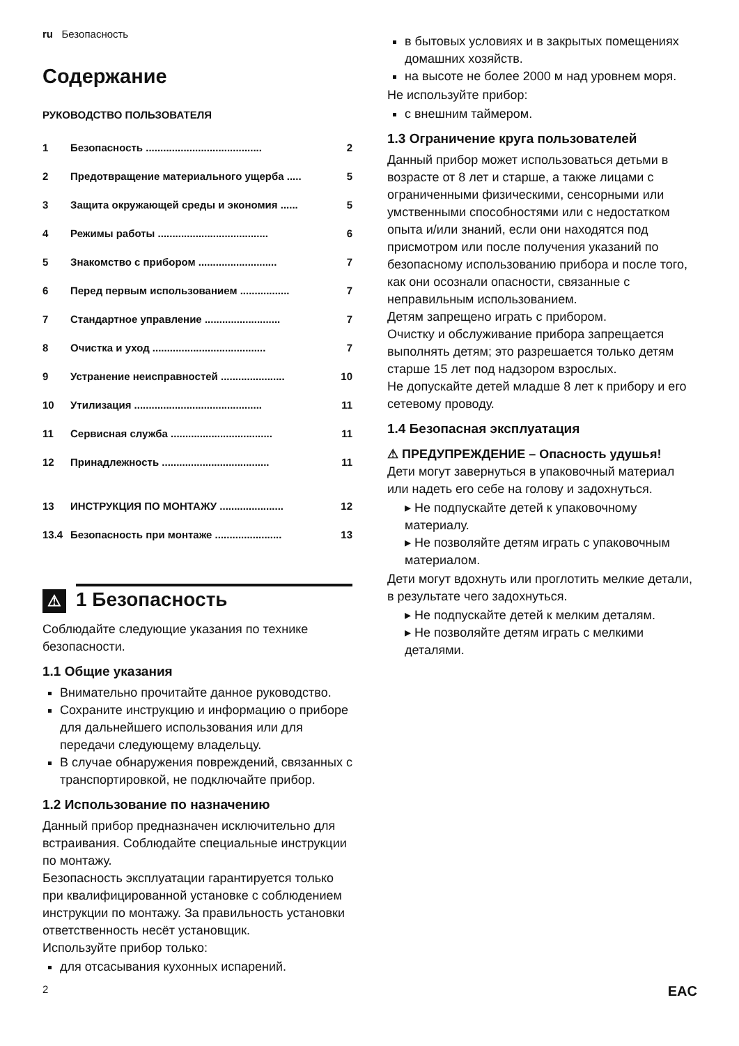ru Безопасность
Содержание
РУКОВОДСТВО ПОЛЬЗОВАТЕЛЯ
| 1 | Безопасность ........................................ | 2 |
| 2 | Предотвращение материального ущерба ..... | 5 |
| 3 | Защита окружающей среды и экономия ...... | 5 |
| 4 | Режимы работы ...................................... | 6 |
| 5 | Знакомство с прибором ........................... | 7 |
| 6 | Перед первым использованием ................. | 7 |
| 7 | Стандартное управление .......................... | 7 |
| 8 | Очистка и уход ....................................... | 7 |
| 9 | Устранение неисправностей ...................... | 10 |
| 10 | Утилизация ............................................ | 11 |
| 11 | Сервисная служба ................................... | 11 |
| 12 | Принадлежность ..................................... | 11 |
| 13 | ИНСТРУКЦИЯ ПО МОНТАЖУ ...................... | 12 |
| 13.4 | Безопасность при монтаже ....................... | 13 |
⚠ 1 Безопасность
Соблюдайте следующие указания по технике безопасности.
1.1 Общие указания
Внимательно прочитайте данное руководство.
Сохраните инструкцию и информацию о приборе для дальнейшего использования или для передачи следующему владельцу.
В случае обнаружения повреждений, связанных с транспортировкой, не подключайте прибор.
1.2 Использование по назначению
Данный прибор предназначен исключительно для встраивания. Соблюдайте специальные инструкции по монтажу.
Безопасность эксплуатации гарантируется только при квалифицированной установке с соблюдением инструкции по монтажу. За правильность установки ответственность несёт установщик.
Используйте прибор только:
для отсасывания кухонных испарений.
в бытовых условиях и в закрытых помещениях домашних хозяйств.
на высоте не более 2000 м над уровнем моря.
Не используйте прибор:
с внешним таймером.
1.3 Ограничение круга пользователей
Данный прибор может использоваться детьми в возрасте от 8 лет и старше, а также лицами с ограниченными физическими, сенсорными или умственными способностями или с недостатком опыта и/или знаний, если они находятся под присмотром или после получения указаний по безопасному использованию прибора и после того, как они осознали опасности, связанные с неправильным использованием.
Детям запрещено играть с прибором.
Очистку и обслуживание прибора запрещается выполнять детям; это разрешается только детям старше 15 лет под надзором взрослых.
Не допускайте детей младше 8 лет к прибору и его сетевому проводу.
1.4 Безопасная эксплуатация
⚠ ПРЕДУПРЕЖДЕНИЕ – Опасность удушья!
Дети могут завернуться в упаковочный материал или надеть его себе на голову и задохнуться.
▸ Не подпускайте детей к упаковочному материалу.
▸ Не позволяйте детям играть с упаковочным материалом.
Дети могут вдохнуть или проглотить мелкие детали, в результате чего задохнуться.
▸ Не подпускайте детей к мелким деталям.
▸ Не позволяйте детям играть с мелкими деталями.
2 EAC